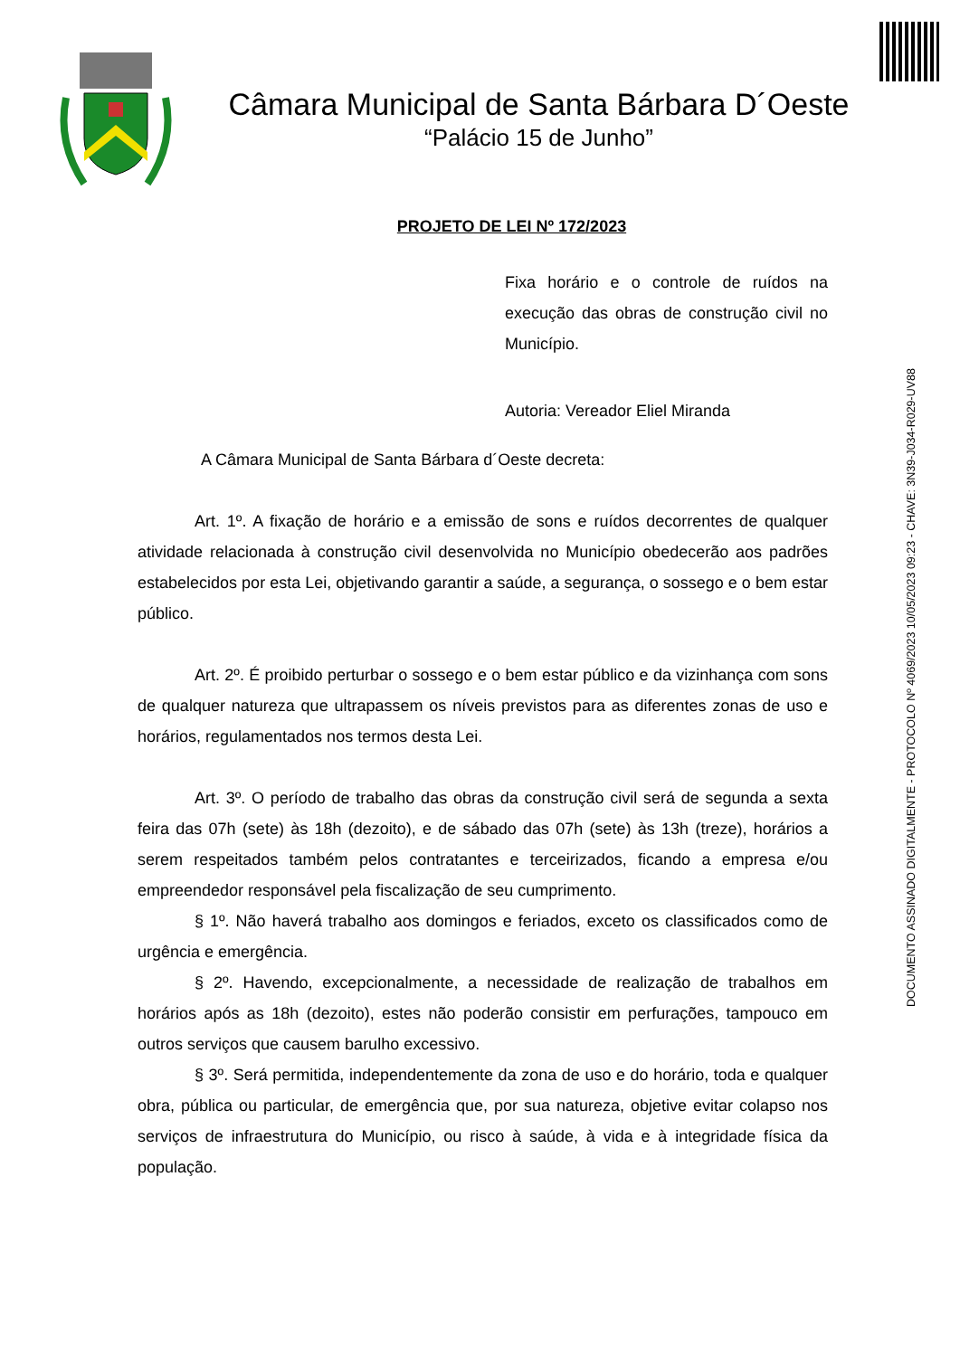DOCUMENTO ASSINADO DIGITALMENTE - PROTOCOLO Nº 4069/2023 10/05/2023 09:23 - CHAVE: 3N39-J034-R029-UV88
Câmara Municipal de Santa Bárbara D´Oeste
“Palácio 15 de Junho”
PROJETO DE LEI Nº 172/2023
Fixa horário e o controle de ruídos na execução das obras de construção civil no Município.
Autoria: Vereador Eliel Miranda
A Câmara Municipal de Santa Bárbara d´Oeste decreta:
Art. 1º. A fixação de horário e a emissão de sons e ruídos decorrentes de qualquer atividade relacionada à construção civil desenvolvida no Município obedecerão aos padrões estabelecidos por esta Lei, objetivando garantir a saúde, a segurança, o sossego e o bem estar público.
Art. 2º. É proibido perturbar o sossego e o bem estar público e da vizinhança com sons de qualquer natureza que ultrapassem os níveis previstos para as diferentes zonas de uso e horários, regulamentados nos termos desta Lei.
Art. 3º. O período de trabalho das obras da construção civil será de segunda a sexta feira das 07h (sete) às 18h (dezoito), e de sábado das 07h (sete) às 13h (treze), horários a serem respeitados também pelos contratantes e terceirizados, ficando a empresa e/ou empreendedor responsável pela fiscalização de seu cumprimento.
§ 1º. Não haverá trabalho aos domingos e feriados, exceto os classificados como de urgência e emergência.
§ 2º. Havendo, excepcionalmente, a necessidade de realização de trabalhos em horários após as 18h (dezoito), estes não poderão consistir em perfurações, tampouco em outros serviços que causem barulho excessivo.
§ 3º. Será permitida, independentemente da zona de uso e do horário, toda e qualquer obra, pública ou particular, de emergência que, por sua natureza, objetive evitar colapso nos serviços de infraestrutura do Município, ou risco à saúde, à vida e à integridade física da população.